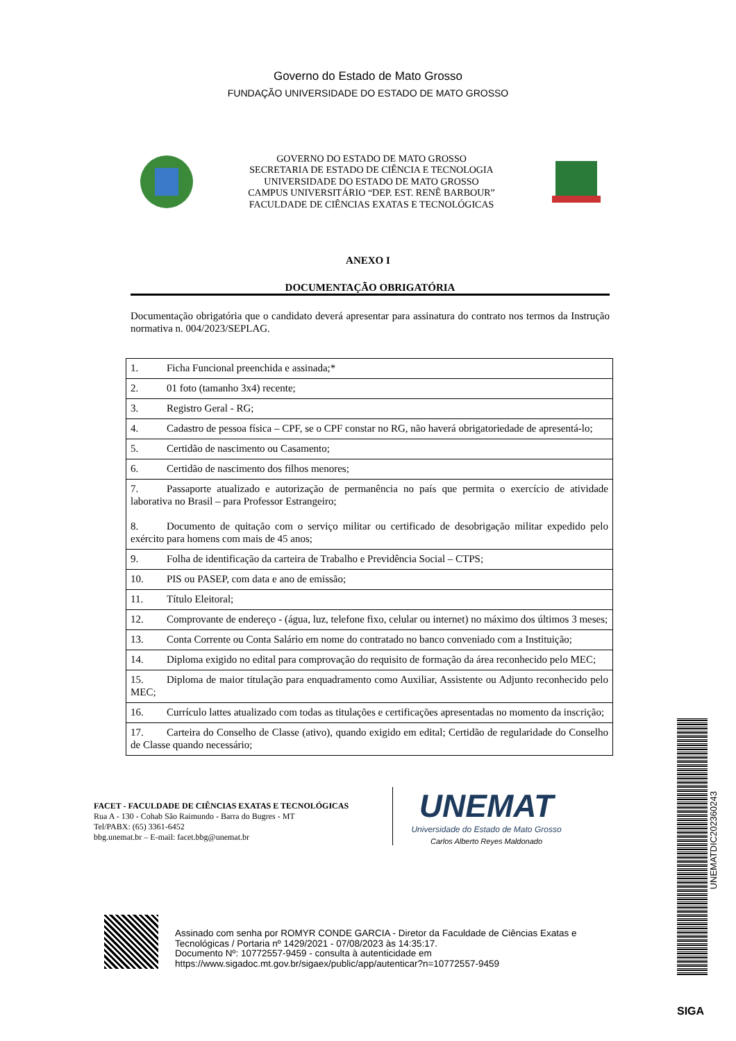Governo do Estado de Mato Grosso
FUNDAÇÃO UNIVERSIDADE DO ESTADO DE MATO GROSSO
GOVERNO DO ESTADO DE MATO GROSSO
SECRETARIA DE ESTADO DE CIÊNCIA E TECNOLOGIA
UNIVERSIDADE DO ESTADO DE MATO GROSSO
CAMPUS UNIVERSITÁRIO “DEP. EST. RENÊ BARBOUR”
FACULDADE DE CIÊNCIAS EXATAS E TECNOLÓGICAS
ANEXO I
DOCUMENTAÇÃO OBRIGATÓRIA
Documentação obrigatória que o candidato deverá apresentar para assinatura do contrato nos termos da Instrução normativa n. 004/2023/SEPLAG.
| 1. Ficha Funcional preenchida e assinada;* |
| 2. 01 foto (tamanho 3x4) recente; |
| 3. Registro Geral - RG; |
| 4. Cadastro de pessoa física – CPF, se o CPF constar no RG, não haverá obrigatoriedade de apresentá-lo; |
| 5. Certidão de nascimento ou Casamento; |
| 6. Certidão de nascimento dos filhos menores; |
| 7. Passaporte atualizado e autorização de permanência no país que permita o exercício de atividade laborativa no Brasil – para Professor Estrangeiro; 8. Documento de quitação com o serviço militar ou certificado de desobrigação militar expedido pelo exército para homens com mais de 45 anos; |
| 9. Folha de identificação da carteira de Trabalho e Previdência Social – CTPS; |
| 10. PIS ou PASEP, com data e ano de emissão; |
| 11. Título Eleitoral; |
| 12. Comprovante de endereço - (água, luz, telefone fixo, celular ou internet) no máximo dos últimos 3 meses; |
| 13. Conta Corrente ou Conta Salário em nome do contratado no banco conveniado com a Instituição; |
| 14. Diploma exigido no edital para comprovação do requisito de formação da área reconhecido pelo MEC; |
| 15. Diploma de maior titulação para enquadramento como Auxiliar, Assistente ou Adjunto reconhecido pelo MEC; |
| 16. Currículo lattes atualizado com todas as titulações e certificações apresentadas no momento da inscrição; |
| 17. Carteira do Conselho de Classe (ativo), quando exigido em edital; Certidão de regularidade do Conselho de Classe quando necessário; |
FACET - FACULDADE DE CIÊNCIAS EXATAS E TECNOLÓGICAS
Rua A - 130 - Cohab São Raimundo - Barra do Bugres - MT
Tel/PABX: (65) 3361-6452
bbg.unemat.br – E-mail: facet.bbg@unemat.br
UNEMAT
Universidade do Estado de Mato Grosso
Carlos Alberto Reyes Maldonado
Assinado com senha por ROMYR CONDE GARCIA - Diretor da Faculdade de Ciências Exatas e
Tecnológicas / Portaria nº 1429/2021 - 07/08/2023 às 14:35:17.
Documento Nº: 10772557-9459 - consulta à autenticidade em
https://www.sigadoc.mt.gov.br/sigaex/public/app/autenticar?n=10772557-9459
UNEMATDIC202360243
SIGA